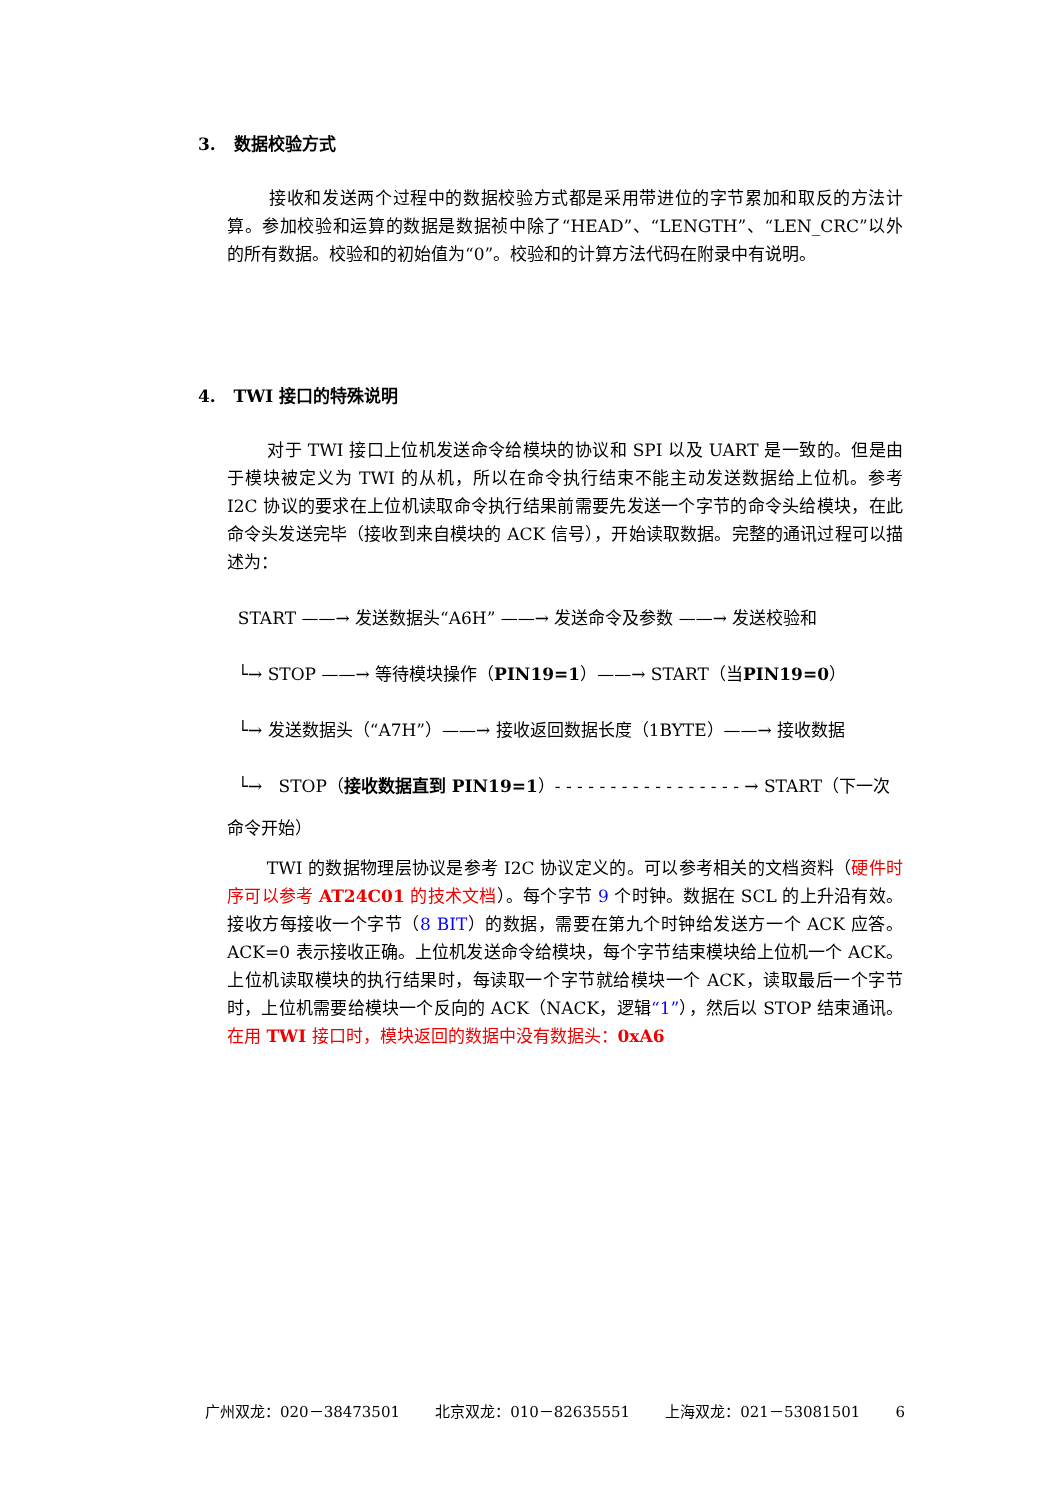3. 数据校验方式
接收和发送两个过程中的数据校验方式都是采用带进位的字节累加和取反的方法计算。参加校验和运算的数据是数据祯中除了“HEAD”、“LENGTH”、“LEN_CRC”以外的所有数据。校验和的初始值为“0”。校验和的计算方法代码在附录中有说明。
4. TWI 接口的特殊说明
对于 TWI 接口上位机发送命令给模块的协议和 SPI 以及 UART 是一致的。但是由于模块被定义为 TWI 的从机，所以在命令执行结束不能主动发送数据给上位机。参考 I2C 协议的要求在上位机读取命令执行结果前需要先发送一个字节的命令头给模块，在此命令头发送完毕（接收到来自模块的 ACK 信号），开始读取数据。完整的通讯过程可以描述为：
START ——→ 发送数据头“A6H” ——→ 发送命令及参数 ——→ 发送校验和
└→ STOP ——→ 等待模块操作（ PIN19=1 ）——→ START（当 PIN19=0 ）
└→ 发送数据头（“A7H”）——→ 接收返回数据长度（1BYTE）——→ 接收数据
└→ STOP（ 接收数据直到 PIN19=1 ）- - - - - - - - - - - - - - - - - → START（下一次
命令开始）
TWI 的数据物理层协议是参考 I2C 协议定义的。可以参考相关的文档资料（硬件时序可以参考 AT24C01 的技术文档）。每个字节 9 个时钟。数据在 SCL 的上升沿有效。接收方每接收一个字节（8 BIT）的数据，需要在第九个时钟给发送方一个 ACK 应答。ACK=0 表示接收正确。上位机发送命令给模块，每个字节结束模块给上位机一个 ACK。上位机读取模块的执行结果时，每读取一个字节就给模块一个 ACK，读取最后一个字节时，上位机需要给模块一个反向的 ACK（NACK，逻辑“1”），然后以 STOP 结束通讯。在用 TWI 接口时，模块返回的数据中没有数据头：0xA6
广州双龙：020－38473501 北京双龙：010－82635551 上海双龙：021－53081501 6